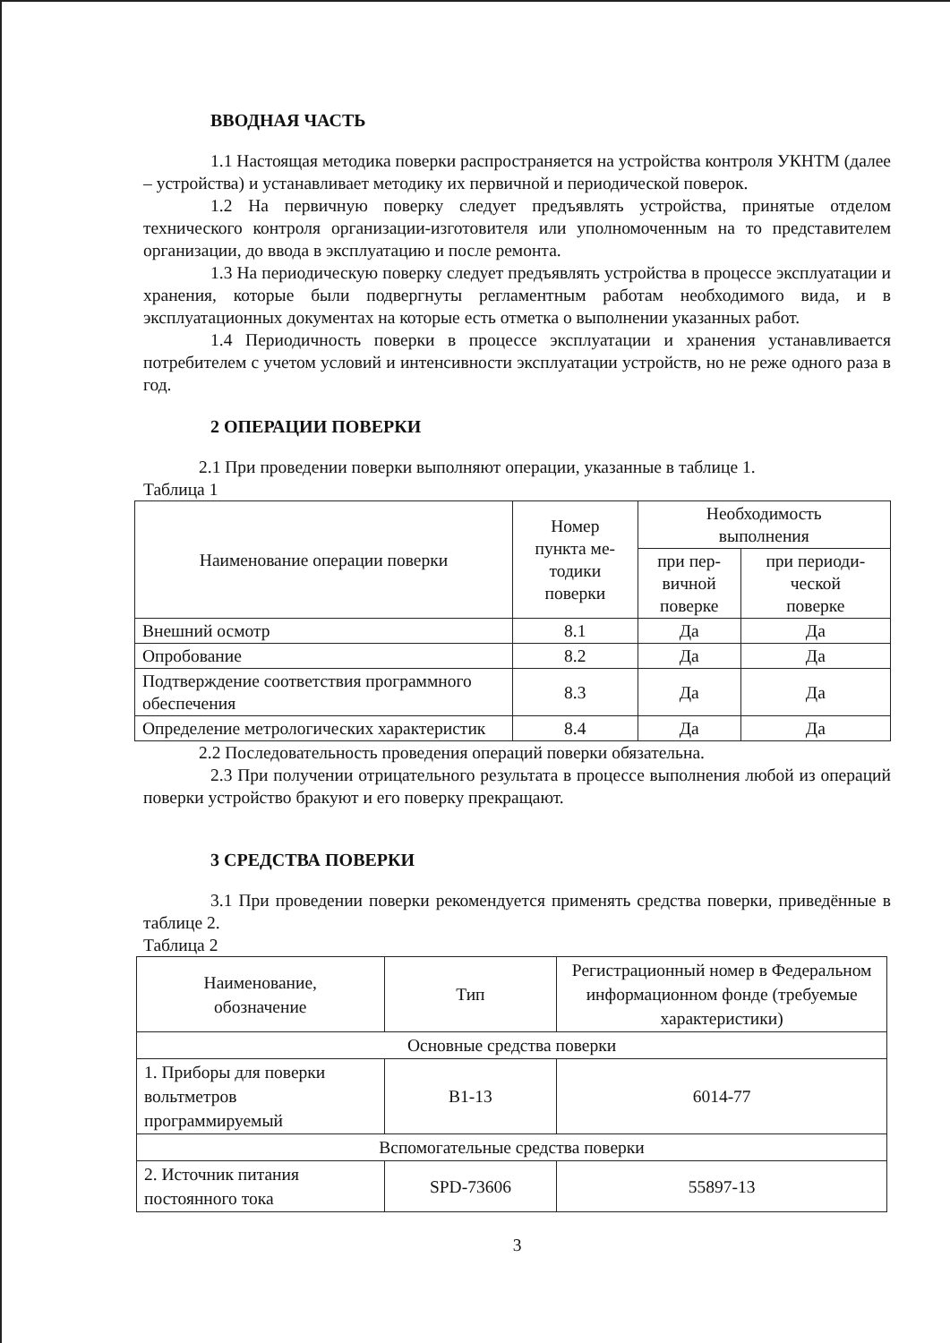ВВОДНАЯ ЧАСТЬ
1.1 Настоящая методика поверки распространяется на устройства контроля УКНТМ (далее – устройства) и устанавливает методику их первичной и периодической поверок.
1.2 На первичную поверку следует предъявлять устройства, принятые отделом технического контроля организации-изготовителя или уполномоченным на то представителем организации, до ввода в эксплуатацию и после ремонта.
1.3 На периодическую поверку следует предъявлять устройства в процессе эксплуатации и хранения, которые были подвергнуты регламентным работам необходимого вида, и в эксплуатационных документах на которые есть отметка о выполнении указанных работ.
1.4 Периодичность поверки в процессе эксплуатации и хранения устанавливается потребителем с учетом условий и интенсивности эксплуатации устройств, но не реже одного раза в год.
2 ОПЕРАЦИИ ПОВЕРКИ
2.1 При проведении поверки выполняют операции, указанные в таблице 1.
Таблица 1
| Наименование операции поверки | Номер пункта ме- тодики поверки | Необходимость выполнения | |
| --- | --- | --- | --- |
| | | при пер- вичной поверке | при периоди- ческой поверке |
| Внешний осмотр | 8.1 | Да | Да |
| Опробование | 8.2 | Да | Да |
| Подтверждение соответствия программного обеспечения | 8.3 | Да | Да |
| Определение метрологических характеристик | 8.4 | Да | Да |
2.2 Последовательность проведения операций поверки обязательна.
2.3 При получении отрицательного результата в процессе выполнения любой из операций поверки устройство бракуют и его поверку прекращают.
3 СРЕДСТВА ПОВЕРКИ
3.1 При проведении поверки рекомендуется применять средства поверки, приведённые в таблице 2.
Таблица 2
| Наименование, обозначение | Тип | Регистрационный номер в Федеральном информационном фонде (требуемые характеристики) |
| --- | --- | --- |
| Основные средства поверки | | |
| 1. Приборы для поверки вольтметров программируемый | В1-13 | 6014-77 |
| Вспомогательные средства поверки | | |
| 2. Источник питания постоянного тока | SPD-73606 | 55897-13 |
3